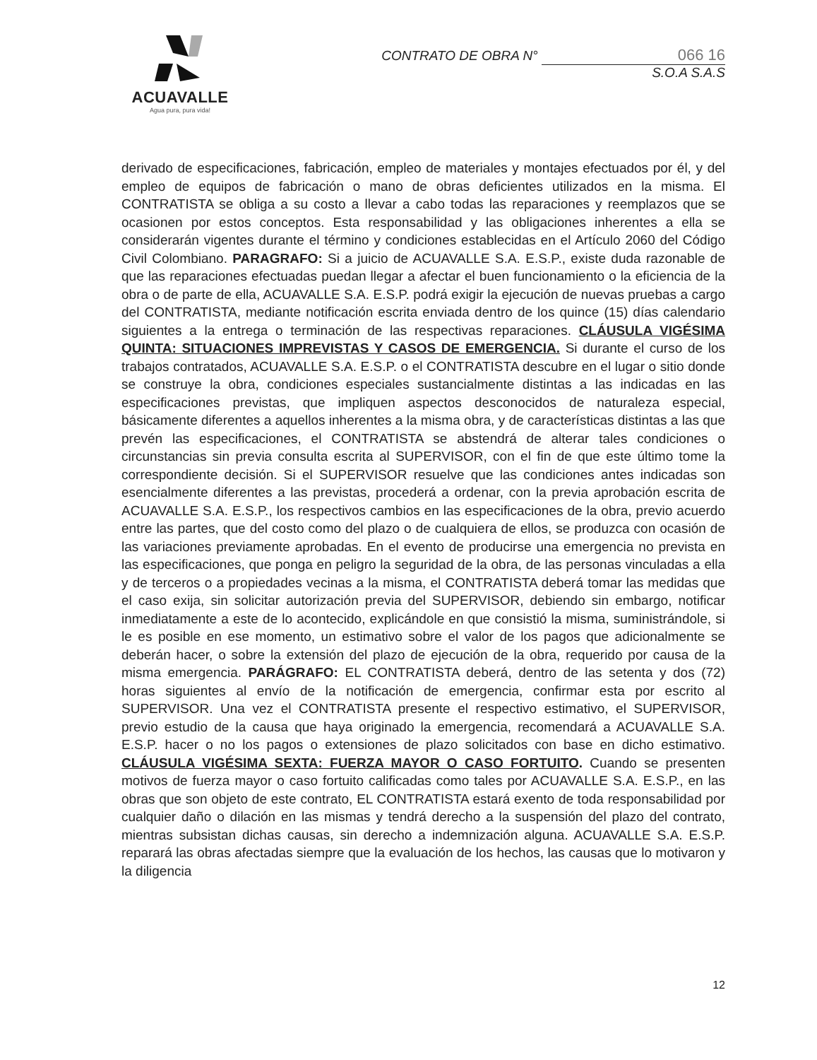ACUAVALLE
Agua pura, pura vida!
CONTRATO DE OBRA N° 066 16
S.O.A S.A.S
derivado de especificaciones, fabricación, empleo de materiales y montajes efectuados por él, y del empleo de equipos de fabricación o mano de obras deficientes utilizados en la misma. El CONTRATISTA se obliga a su costo a llevar a cabo todas las reparaciones y reemplazos que se ocasionen por estos conceptos. Esta responsabilidad y las obligaciones inherentes a ella se considerarán vigentes durante el término y condiciones establecidas en el Artículo 2060 del Código Civil Colombiano. PARAGRAFO: Si a juicio de ACUAVALLE S.A. E.S.P., existe duda razonable de que las reparaciones efectuadas puedan llegar a afectar el buen funcionamiento o la eficiencia de la obra o de parte de ella, ACUAVALLE S.A. E.S.P. podrá exigir la ejecución de nuevas pruebas a cargo del CONTRATISTA, mediante notificación escrita enviada dentro de los quince (15) días calendario siguientes a la entrega o terminación de las respectivas reparaciones. CLÁUSULA VIGÉSIMA QUINTA: SITUACIONES IMPREVISTAS Y CASOS DE EMERGENCIA. Si durante el curso de los trabajos contratados, ACUAVALLE S.A. E.S.P. o el CONTRATISTA descubre en el lugar o sitio donde se construye la obra, condiciones especiales sustancialmente distintas a las indicadas en las especificaciones previstas, que impliquen aspectos desconocidos de naturaleza especial, básicamente diferentes a aquellos inherentes a la misma obra, y de características distintas a las que prevén las especificaciones, el CONTRATISTA se abstendrá de alterar tales condiciones o circunstancias sin previa consulta escrita al SUPERVISOR, con el fin de que este último tome la correspondiente decisión. Si el SUPERVISOR resuelve que las condiciones antes indicadas son esencialmente diferentes a las previstas, procederá a ordenar, con la previa aprobación escrita de ACUAVALLE S.A. E.S.P., los respectivos cambios en las especificaciones de la obra, previo acuerdo entre las partes, que del costo como del plazo o de cualquiera de ellos, se produzca con ocasión de las variaciones previamente aprobadas. En el evento de producirse una emergencia no prevista en las especificaciones, que ponga en peligro la seguridad de la obra, de las personas vinculadas a ella y de terceros o a propiedades vecinas a la misma, el CONTRATISTA deberá tomar las medidas que el caso exija, sin solicitar autorización previa del SUPERVISOR, debiendo sin embargo, notificar inmediatamente a este de lo acontecido, explicándole en que consistió la misma, suministrándole, si le es posible en ese momento, un estimativo sobre el valor de los pagos que adicionalmente se deberán hacer, o sobre la extensión del plazo de ejecución de la obra, requerido por causa de la misma emergencia. PARÁGRAFO: EL CONTRATISTA deberá, dentro de las setenta y dos (72) horas siguientes al envío de la notificación de emergencia, confirmar esta por escrito al SUPERVISOR. Una vez el CONTRATISTA presente el respectivo estimativo, el SUPERVISOR, previo estudio de la causa que haya originado la emergencia, recomendará a ACUAVALLE S.A. E.S.P. hacer o no los pagos o extensiones de plazo solicitados con base en dicho estimativo. CLÁUSULA VIGÉSIMA SEXTA: FUERZA MAYOR O CASO FORTUITO. Cuando se presenten motivos de fuerza mayor o caso fortuito calificadas como tales por ACUAVALLE S.A. E.S.P., en las obras que son objeto de este contrato, EL CONTRATISTA estará exento de toda responsabilidad por cualquier daño o dilación en las mismas y tendrá derecho a la suspensión del plazo del contrato, mientras subsistan dichas causas, sin derecho a indemnización alguna. ACUAVALLE S.A. E.S.P. reparará las obras afectadas siempre que la evaluación de los hechos, las causas que lo motivaron y la diligencia
12